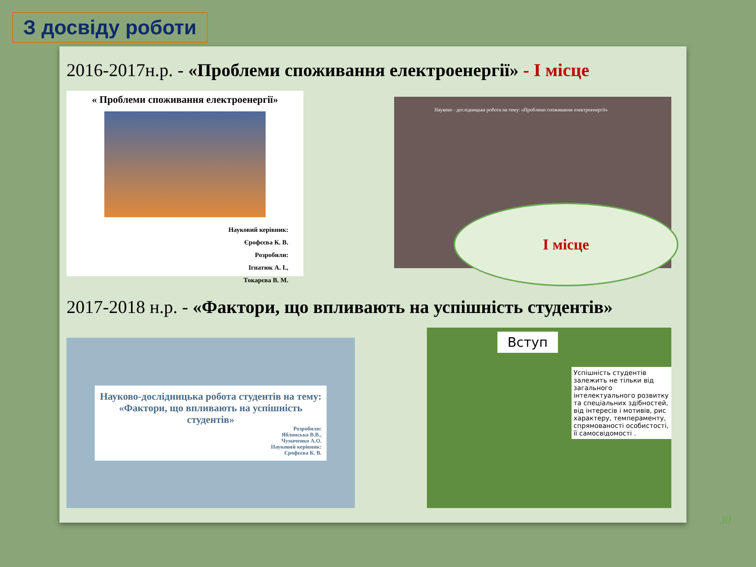З досвіду роботи
2016-2017н.р. - «Проблеми споживання електроенергії» - І місце
« Проблеми споживання електроенергії»
Науковий керівник:
Єрофєєва К. В.
Розробили:
Ігнатюк А. І.,
Токарєва В. М.
Науково - дослідницька робота на тему: «Проблеми споживання електроенергії»
І місце
2017-2018 н.р. - «Фактори, що впливають на успішність студентів»
Науково-дослідницька робота студентів на тему:
«Фактори, що впливають на успішність студентів»
Розробили:
Яблонська В.В.,
Чумаченко А.О.
Науковий керівник:
Єрофєєва К. В.
Вступ
Успішність студентів залежить не тільки від загального інтелектуального розвитку та спеціальних здібностей, від інтересів і мотивів, рис характеру, темпераменту, спрямованості особистості, її самосвідомості .
30